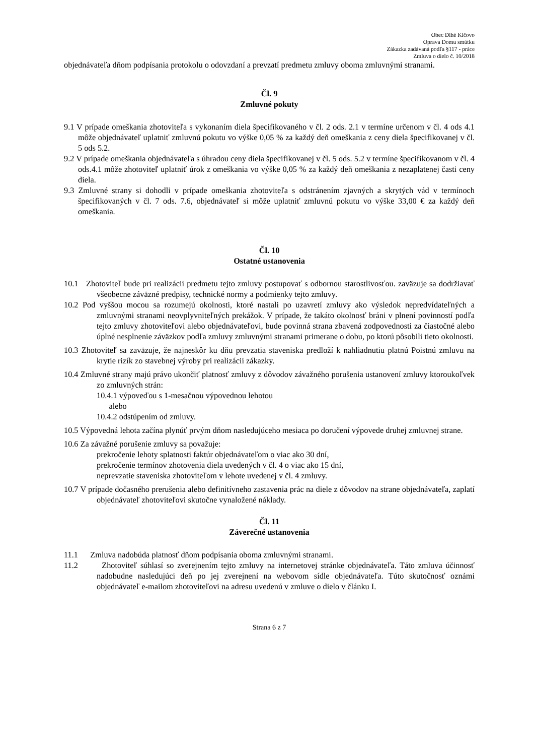Obec Dlhé Klčovo
Oprava Domu smútku
Zákazka zadávaná podľa §117 - práce
Zmluva o dielo č. 10/2018
objednávateľa dňom podpísania protokolu o odovzdaní a prevzatí predmetu zmluvy oboma zmluvnými stranami.
Čl. 9
Zmluvné pokuty
9.1 V prípade omeškania zhotoviteľa s vykonaním diela špecifikovaného v čl. 2 ods. 2.1 v termíne určenom v čl. 4 ods 4.1 môže objednávateľ uplatniť zmluvnú pokutu vo výške 0,05 % za každý deň omeškania z ceny diela špecifikovanej v čl. 5 ods 5.2.
9.2 V prípade omeškania objednávateľa s úhradou ceny diela špecifikovanej v čl. 5 ods. 5.2 v termíne špecifikovanom v čl. 4 ods.4.1 môže zhotoviteľ uplatniť úrok z omeškania vo výške 0,05 % za každý deň omeškania z nezaplatenej časti ceny diela.
9.3 Zmluvné strany si dohodli v prípade omeškania zhotoviteľa s odstránením zjavných a skrytých vád v termínoch špecifikovaných v čl. 7 ods. 7.6, objednávateľ si môže uplatniť zmluvnú pokutu vo výške 33,00 € za každý deň omeškania.
Čl. 10
Ostatné ustanovenia
10.1 Zhotoviteľ bude pri realizácii predmetu tejto zmluvy postupovať s odbornou starostlivosťou. zaväzuje sa dodržiavať všeobecne záväzné predpisy, technické normy a podmienky tejto zmluvy.
10.2 Pod vyššou mocou sa rozumejú okolnosti, ktoré nastali po uzavretí zmluvy ako výsledok nepredvídateľných a zmluvnými stranami neovplyvniteľných prekážok. V prípade, že takáto okolnosť bráni v plnení povinností podľa tejto zmluvy zhotoviteľovi alebo objednávateľovi, bude povinná strana zbavená zodpovednosti za čiastočné alebo úplné nesplnenie záväzkov podľa zmluvy zmluvnými stranami primerane o dobu, po ktorú pôsobili tieto okolnosti.
10.3 Zhotoviteľ sa zaväzuje, že najneskôr ku dňu prevzatia staveniska predloží k nahliadnutiu platnú Poistnú zmluvu na krytie rizík zo stavebnej výroby pri realizácii zákazky.
10.4 Zmluvné strany majú právo ukončiť platnosť zmluvy z dôvodov závažného porušenia ustanovení zmluvy ktoroukoľvek zo zmluvných strán:
10.4.1 výpoveďou s 1-mesačnou výpovednou lehotou
alebo
10.4.2 odstúpením od zmluvy.
10.5 Výpovedná lehota začína plynúť prvým dňom nasledujúceho mesiaca po doručení výpovede druhej zmluvnej strane.
10.6 Za závažné porušenie zmluvy sa považuje:
prekročenie lehoty splatnosti faktúr objednávateľom o viac ako 30 dní,
prekročenie termínov zhotovenia diela uvedených v čl. 4 o viac ako 15 dní,
neprevzatie staveniska zhotoviteľom v lehote uvedenej v čl. 4 zmluvy.
10.7 V prípade dočasného prerušenia alebo definitívneho zastavenia prác na diele z dôvodov na strane objednávateľa, zaplatí objednávateľ zhotoviteľovi skutočne vynaložené náklady.
Čl. 11
Záverečné ustanovenia
11.1 Zmluva nadobúda platnosť dňom podpísania oboma zmluvnými stranami.
11.2 Zhotoviteľ súhlasí so zverejnením tejto zmluvy na internetovej stránke objednávateľa. Táto zmluva účinnosť nadobudne nasledujúci deň po jej zverejnení na webovom sídle objednávateľa. Túto skutočnosť oznámi objednávateľ e-mailom zhotoviteľovi na adresu uvedenú v zmluve o dielo v článku I.
Strana 6 z 7